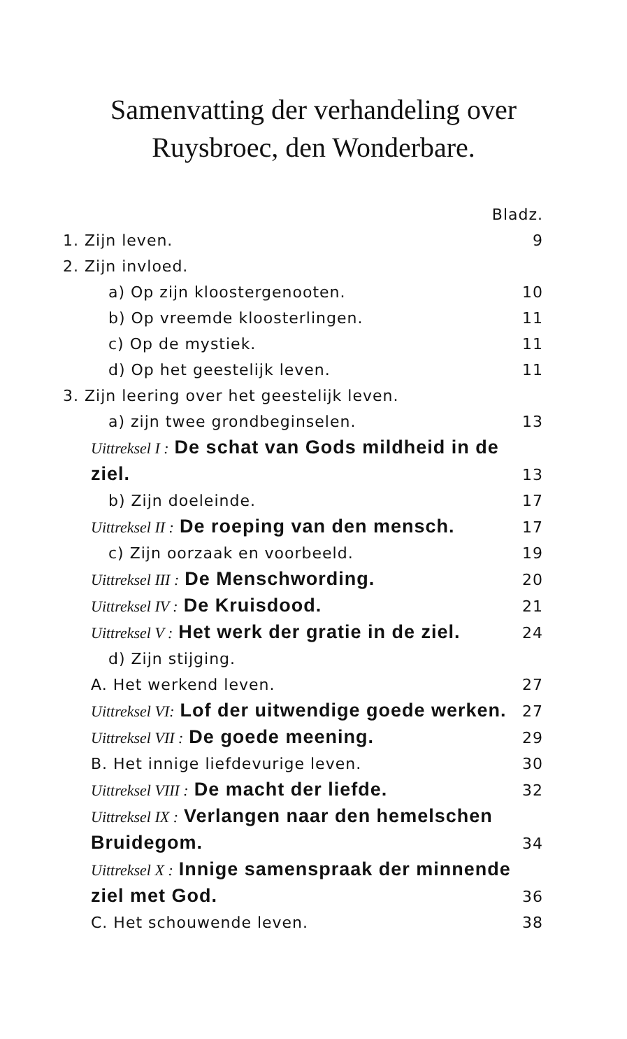Samenvatting der verhandeling over
Ruysbroec, den Wonderbare.
Bladz.
1. Zijn leven. 9
2. Zijn invloed.
a) Op zijn kloostergenooten. 10
b) Op vreemde kloosterlingen. 11
c) Op de mystiek. 11
d) Op het geestelijk leven. 11
3. Zijn leering over het geestelijk leven.
a) zijn twee grondbeginselen. 13
Uittreksel I : De schat van Gods mildheid in de ziel. 13
b) Zijn doeleinde. 17
Uittreksel II : De roeping van den mensch. 17
c) Zijn oorzaak en voorbeeld. 19
Uittreksel III : De Menschwording. 20
Uittreksel IV : De Kruisdood. 21
Uittreksel V : Het werk der gratie in de ziel. 24
d) Zijn stijging.
A. Het werkend leven. 27
Uittreksel VI: Lof der uitwendige goede werken. 27
Uittreksel VII : De goede meening. 29
B. Het innige liefdevurige leven. 30
Uittreksel VIII : De macht der liefde. 32
Uittreksel IX : Verlangen naar den hemelschen Bruidegom. 34
Uittreksel X : Innige samenspraak der minnende ziel met God. 36
C. Het schouwende leven. 38